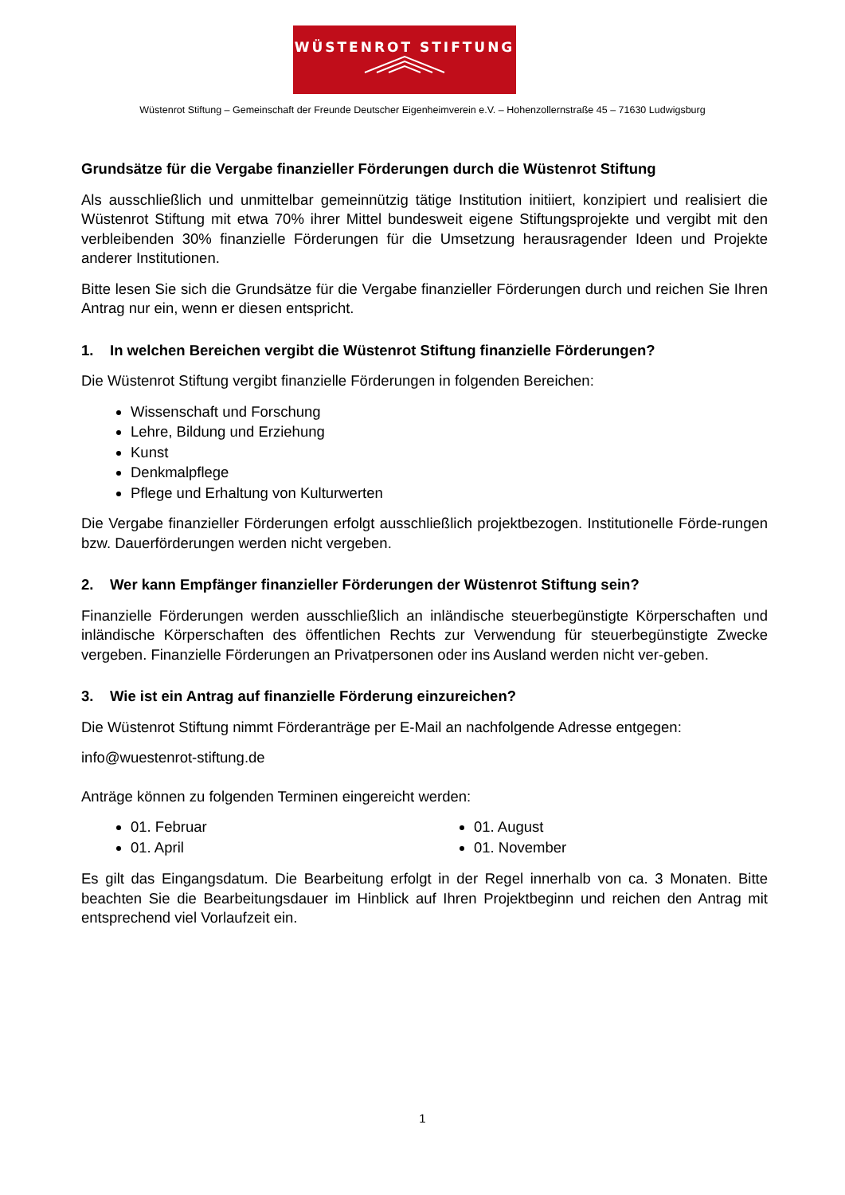WÜSTENROT STIFTUNG
Wüstenrot Stiftung – Gemeinschaft der Freunde Deutscher Eigenheimverein e.V. – Hohenzollernstraße 45 – 71630 Ludwigsburg
Grundsätze für die Vergabe finanzieller Förderungen durch die Wüstenrot Stiftung
Als ausschließlich und unmittelbar gemeinnützig tätige Institution initiiert, konzipiert und realisiert die Wüstenrot Stiftung mit etwa 70% ihrer Mittel bundesweit eigene Stiftungsprojekte und vergibt mit den verbleibenden 30% finanzielle Förderungen für die Umsetzung herausragender Ideen und Projekte anderer Institutionen.
Bitte lesen Sie sich die Grundsätze für die Vergabe finanzieller Förderungen durch und reichen Sie Ihren Antrag nur ein, wenn er diesen entspricht.
1. In welchen Bereichen vergibt die Wüstenrot Stiftung finanzielle Förderungen?
Die Wüstenrot Stiftung vergibt finanzielle Förderungen in folgenden Bereichen:
Wissenschaft und Forschung
Lehre, Bildung und Erziehung
Kunst
Denkmalpflege
Pflege und Erhaltung von Kulturwerten
Die Vergabe finanzieller Förderungen erfolgt ausschließlich projektbezogen. Institutionelle Förde-rungen bzw. Dauerförderungen werden nicht vergeben.
2. Wer kann Empfänger finanzieller Förderungen der Wüstenrot Stiftung sein?
Finanzielle Förderungen werden ausschließlich an inländische steuerbegünstigte Körperschaften und inländische Körperschaften des öffentlichen Rechts zur Verwendung für steuerbegünstigte Zwecke vergeben. Finanzielle Förderungen an Privatpersonen oder ins Ausland werden nicht ver-geben.
3. Wie ist ein Antrag auf finanzielle Förderung einzureichen?
Die Wüstenrot Stiftung nimmt Förderanträge per E-Mail an nachfolgende Adresse entgegen:
info@wuestenrot-stiftung.de
Anträge können zu folgenden Terminen eingereicht werden:
01. Februar
01. April
01. August
01. November
Es gilt das Eingangsdatum. Die Bearbeitung erfolgt in der Regel innerhalb von ca. 3 Monaten. Bitte beachten Sie die Bearbeitungsdauer im Hinblick auf Ihren Projektbeginn und reichen den Antrag mit entsprechend viel Vorlaufzeit ein.
1